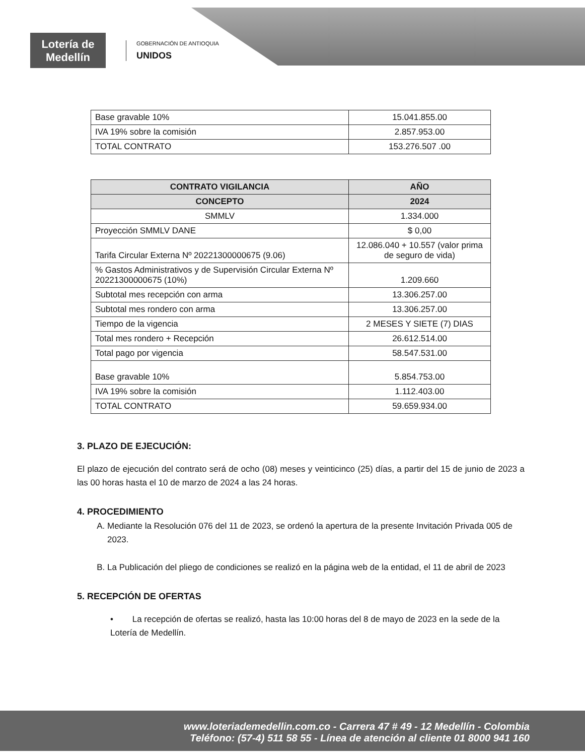Lotería de Medellín
GOBERNACIÓN DE ANTIOQUIA
UNIDOS
| Base gravable 10% | 15.041.855.00 |
| IVA 19% sobre la comisión | 2.857.953.00 |
| TOTAL CONTRATO | 153.276.507 .00 |
| CONTRATO VIGILANCIA | AÑO |
| --- | --- |
| CONCEPTO | 2024 |
| SMMLV | 1.334.000 |
| Proyección SMMLV DANE | $ 0,00 |
| Tarifa Circular Externa Nº 20221300000675 (9.06) | 12.086.040 + 10.557 (valor prima de seguro de vida) |
| % Gastos Administrativos y de Supervisión Circular Externa Nº 20221300000675 (10%) | 1.209.660 |
| Subtotal mes recepción con arma | 13.306.257.00 |
| Subtotal mes rondero con arma | 13.306.257.00 |
| Tiempo de la vigencia | 2 MESES Y SIETE (7) DIAS |
| Total mes rondero + Recepción | 26.612.514.00 |
| Total pago por vigencia | 58.547.531.00 |
| Base gravable 10% | 5.854.753.00 |
| IVA 19% sobre la comisión | 1.112.403.00 |
| TOTAL CONTRATO | 59.659.934.00 |
3. PLAZO DE EJECUCIÓN:
El plazo de ejecución del contrato será de ocho (08) meses y veinticinco (25) días, a partir del 15 de junio de 2023 a las 00 horas hasta el 10 de marzo de 2024 a las 24 horas.
4. PROCEDIMIENTO
A. Mediante la Resolución 076 del 11 de 2023, se ordenó la apertura de la presente Invitación Privada 005 de 2023.
B. La Publicación del pliego de condiciones se realizó en la página web de la entidad, el 11 de abril de 2023
5. RECEPCIÓN DE OFERTAS
• La recepción de ofertas se realizó, hasta las 10:00 horas del 8 de mayo de 2023 en la sede de la Lotería de Medellín.
www.loteriademedellin.com.co - Carrera 47 # 49 - 12 Medellín - Colombia
Teléfono: (57-4) 511 58 55 - Línea de atención al cliente 01 8000 941 160